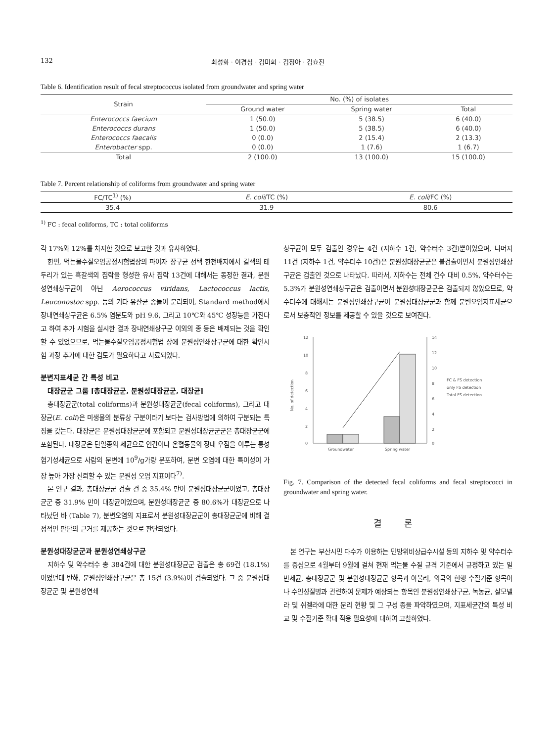132 최성화 · 이경심 · 김미희 · 김정아 · 김효진
Table 6. Identification result of fecal streptococcus isolated from groundwater and spring water
| Strain | No. (%) of isolates | | |
| --- | --- | --- | --- |
| | Ground water | Spring water | Total |
| Enterococcs faecium | 1 (50.0) | 5 (38.5) | 6 (40.0) |
| Enterococcs durans | 1 (50.0) | 5 (38.5) | 6 (40.0) |
| Enterococcs faecalis | 0 (0.0) | 2 (15.4) | 2 (13.3) |
| Enterobacter spp. | 0 (0.0) | 1 (7.6) | 1 (6.7) |
| Total | 2 (100.0) | 13 (100.0) | 15 (100.0) |
Table 7. Percent relationship of coliforms from groundwater and spring water
| FC/TC<sup>1)</sup> (%) | E. coli /TC (%) | E. coli /FC (%) |
| --- | --- | --- |
| 35.4 | 31.9 | 80.6 |
<sup>1)</sup> FC : fecal coliforms, TC : total coliforms
각 17%와 12%를 차지한 것으로 보고한 것과 유사하였다.
한편, 먹는물수질오염공정시험법상의 파이자 장구균 선택 한천배지에서 갈색의 테두리가 있는 흑갈색의 집락을 형성한 유사 집락 13건에 대해서는 동정한 결과, 분원성연쇄상구균이 아닌 Aerococcus viridans, Lactococcus lactis, Leuconostoc spp. 등의 기타 유산균 종들이 분리되어, Standard method에서 장내연쇄상구균은 6.5% 염분도와 pH 9.6, 그리고 10℃와 45℃ 성장능을 가진다고 하여 추가 시험을 실시한 결과 장내연쇄상구균 이외의 종 등은 배제되는 것을 확인할 수 있었으므로, 먹는물수질오염공정시험법 상에 분원성연쇄상구균에 대한 확인시험 과정 추가에 대한 검토가 필요하다고 사료되었다.
분변지표세균 간 특성 비교
대장균군 그룹 [총대장균군, 분원성대장균군, 대장균]
총대장균군(total coliforms)과 분원성대장균군(fecal coliforms), 그리고 대장균(E. coli)은 미생물의 분류상 구분이라기 보다는 검사방법에 의하여 구분되는 특징을 갖는다. 대장균은 분원성대장균군에 포함되고 분원성대장균군군은 총대장균군에 포함된다. 대장균은 단일종의 세균으로 인간이나 온혈동물의 장내 우점을 이루는 통성혐기성세균으로 사람의 분변에 10<sup>9</sup>/g가량 분포하여, 분변 오염에 대한 특이성이 가장 높아 가장 신뢰할 수 있는 분원성 오염 지표이다<sup>7)</sup>.
본 연구 결과, 총대장균군 검출 건 중 35.4% 만이 분원성대장균군이었고, 총대장균군 중 31.9% 만이 대장균이었으며, 분원성대장균군 중 80.6%가 대장균으로 나타났던 바 (Table 7), 분변오염의 지표로서 분원성대장균군이 총대장균군에 비해 결정적인 판단의 근거를 제공하는 것으로 판단되었다.
분원성대장균군과 분원성연쇄상구균
지하수 및 약수터수 총 384건에 대한 분원성대장균군 검출은 총 69건 (18.1%)이었던데 반해, 분원성연쇄상구균은 총 15건 (3.9%)이 검출되었다. 그 중 분원성대장균군 및 분원성연쇄
상구균이 모두 검출인 경우는 4건 (지하수 1건, 약수터수 3건)뿐이었으며, 나머지 11건 (지하수 1건, 약수터수 10건)은 분원성대장균군은 불검출이면서 분원성연쇄상구균은 검출인 것으로 나타났다. 따라서, 지하수는 전체 건수 대비 0.5%, 약수터수는 5.3%가 분원성연쇄상구균은 검출이면서 분원성대장균군은 검출되지 않았으므로, 약수터수에 대해서는 분원성연쇄상구균이 분원성대장균군과 함께 분변오염지표세균으로서 보충적인 정보를 제공할 수 있을 것으로 보여진다.
12
10
8
6
4
2
0
14
12
10
8
6
4
2
0
No. of detection
Groundwater
Spring water
FC & FS detection
only FS detection
Total FS detection
Fig. 7. Comparison of the detected fecal coliforms and fecal streptococci in groundwater and spring water.
결 론
본 연구는 부산시민 다수가 이용하는 민방위비상급수시설 등의 지하수 및 약수터수를 중심으로 4월부터 9월에 걸쳐 현재 먹는물 수질 규격 기준에서 규정하고 있는 일반세균, 총대장균군 및 분원성대장균군 항목과 아울러, 외국의 현행 수질기준 항목이나 수인성질병과 관련하여 문제가 예상되는 항목인 분원성연쇄상구균, 녹농균, 살모넬라 및 쉬겔라에 대한 분리 현황 및 그 구성 종을 파악하였으며, 지표세균간의 특성 비교 및 수질기준 확대 적용 필요성에 대하여 고찰하였다.